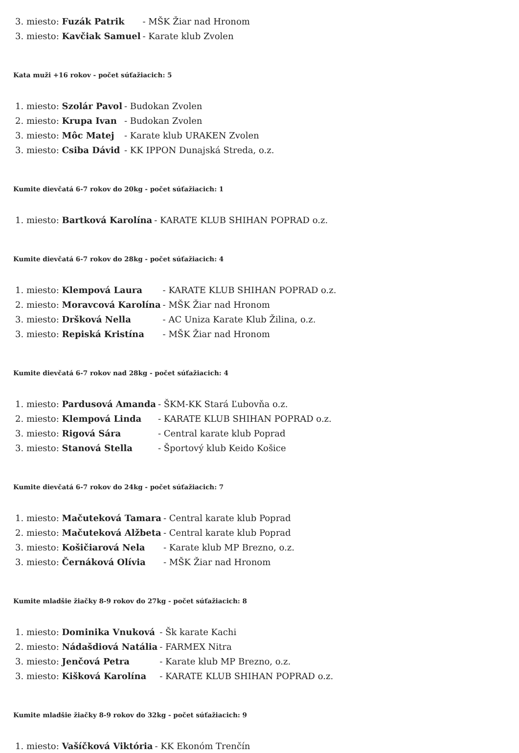| 3. miesto: Fuzák Patrik | - MŠK Žiar nad Hronom |
| 3. miesto: Kavčiak Samuel | - Karate klub Zvolen |
Kata muži +16 rokov - počet súťažiacich: 5
| 1. miesto: Szolár Pavol | - Budokan Zvolen |
| 2. miesto: Krupa Ivan | - Budokan Zvolen |
| 3. miesto: Môc Matej | - Karate klub URAKEN Zvolen |
| 3. miesto: Csiba Dávid | - KK IPPON Dunajská Streda, o.z. |
Kumite dievčatá 6-7 rokov do 20kg - počet súťažiacich: 1
| 1. miesto: Bartková Karolína | - KARATE KLUB SHIHAN POPRAD o.z. |
Kumite dievčatá 6-7 rokov do 28kg - počet súťažiacich: 4
| 1. miesto: Klempová Laura | - KARATE KLUB SHIHAN POPRAD o.z. |
| 2. miesto: Moravcová Karolína | - MŠK Žiar nad Hronom |
| 3. miesto: Dršková Nella | - AC Uniza Karate Klub Žilina, o.z. |
| 3. miesto: Repiská Kristína | - MŠK Žiar nad Hronom |
Kumite dievčatá 6-7 rokov nad 28kg - počet súťažiacich: 4
| 1. miesto: Pardusová Amanda | - ŠKM-KK Stará Ľubovňa o.z. |
| 2. miesto: Klempová Linda | - KARATE KLUB SHIHAN POPRAD o.z. |
| 3. miesto: Rigová Sára | - Central karate klub Poprad |
| 3. miesto: Stanová Stella | - Športový klub Keido Košice |
Kumite dievčatá 6-7 rokov do 24kg - počet súťažiacich: 7
| 1. miesto: Mačuteková Tamara | - Central karate klub Poprad |
| 2. miesto: Mačuteková Alžbeta | - Central karate klub Poprad |
| 3. miesto: Košičiarová Nela | - Karate klub MP Brezno, o.z. |
| 3. miesto: Černáková Olívia | - MŠK Žiar nad Hronom |
Kumite mladšie žiačky 8-9 rokov do 27kg - počet súťažiacich: 8
| 1. miesto: Dominika Vnuková | - Šk karate Kachi |
| 2. miesto: Nádašdiová Natália | - FARMEX Nitra |
| 3. miesto: Jenčová Petra | - Karate klub MP Brezno, o.z. |
| 3. miesto: Kišková Karolína | - KARATE KLUB SHIHAN POPRAD o.z. |
Kumite mladšie žiačky 8-9 rokov do 32kg - počet súťažiacich: 9
| 1. miesto: Vašíčková Viktória | - KK Ekonóm Trenčín |